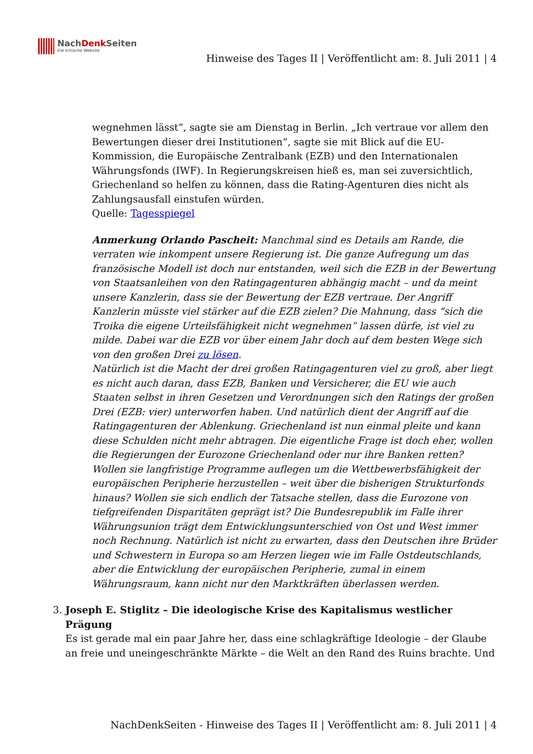NachDenk Seiten
Die kritische Website
Hinweise des Tages II | Veröffentlicht am: 8. Juli 2011 | 4
wegnehmen lässt“, sagte sie am Dienstag in Berlin. „Ich vertraue vor allem den Bewertungen dieser drei Institutionen“, sagte sie mit Blick auf die EU-Kommission, die Europäische Zentralbank (EZB) und den Internationalen Währungsfonds (IWF). In Regierungskreisen hieß es, man sei zuversichtlich, Griechenland so helfen zu können, dass die Rating-Agenturen dies nicht als Zahlungsausfall einstufen würden.
Quelle: Tagesspiegel
Anmerkung Orlando Pascheit: Manchmal sind es Details am Rande, die verraten wie inkompent unsere Regierung ist. Die ganze Aufregung um das französische Modell ist doch nur entstanden, weil sich die EZB in der Bewertung von Staatsanleihen von den Ratingagenturen abhängig macht – und da meint unsere Kanzlerin, dass sie der Bewertung der EZB vertraue. Der Angriff Kanzlerin müsste viel stärker auf die EZB zielen? Die Mahnung, dass “sich die Troika die eigene Urteilsfähigkeit nicht wegnehmen” lassen dürfe, ist viel zu milde. Dabei war die EZB vor über einem Jahr doch auf dem besten Wege sich von den großen Drei zu lösen.
Natürlich ist die Macht der drei großen Ratingagenturen viel zu groß, aber liegt es nicht auch daran, dass EZB, Banken und Versicherer, die EU wie auch Staaten selbst in ihren Gesetzen und Verordnungen sich den Ratings der großen Drei (EZB: vier) unterworfen haben. Und natürlich dient der Angriff auf die Ratingagenturen der Ablenkung. Griechenland ist nun einmal pleite und kann diese Schulden nicht mehr abtragen. Die eigentliche Frage ist doch eher, wollen die Regierungen der Eurozone Griechenland oder nur ihre Banken retten? Wollen sie langfristige Programme auflegen um die Wettbewerbsfähigkeit der europäischen Peripherie herzustellen – weit über die bisherigen Strukturfonds hinaus? Wollen sie sich endlich der Tatsache stellen, dass die Eurozone von tiefgreifenden Disparitäten geprägt ist? Die Bundesrepublik im Falle ihrer Währungsunion trägt dem Entwicklungsunterschied von Ost und West immer noch Rechnung. Natürlich ist nicht zu erwarten, dass den Deutschen ihre Brüder und Schwestern in Europa so am Herzen liegen wie im Falle Ostdeutschlands, aber die Entwicklung der europäischen Peripherie, zumal in einem Währungsraum, kann nicht nur den Marktkräften überlassen werden.
3. Joseph E. Stiglitz – Die ideologische Krise des Kapitalismus westlicher Prägung
Es ist gerade mal ein paar Jahre her, dass eine schlagkräftige Ideologie – der Glaube an freie und uneingeschränkte Märkte – die Welt an den Rand des Ruins brachte. Und
NachDenkSeiten - Hinweise des Tages II | Veröffentlicht am: 8. Juli 2011 | 4